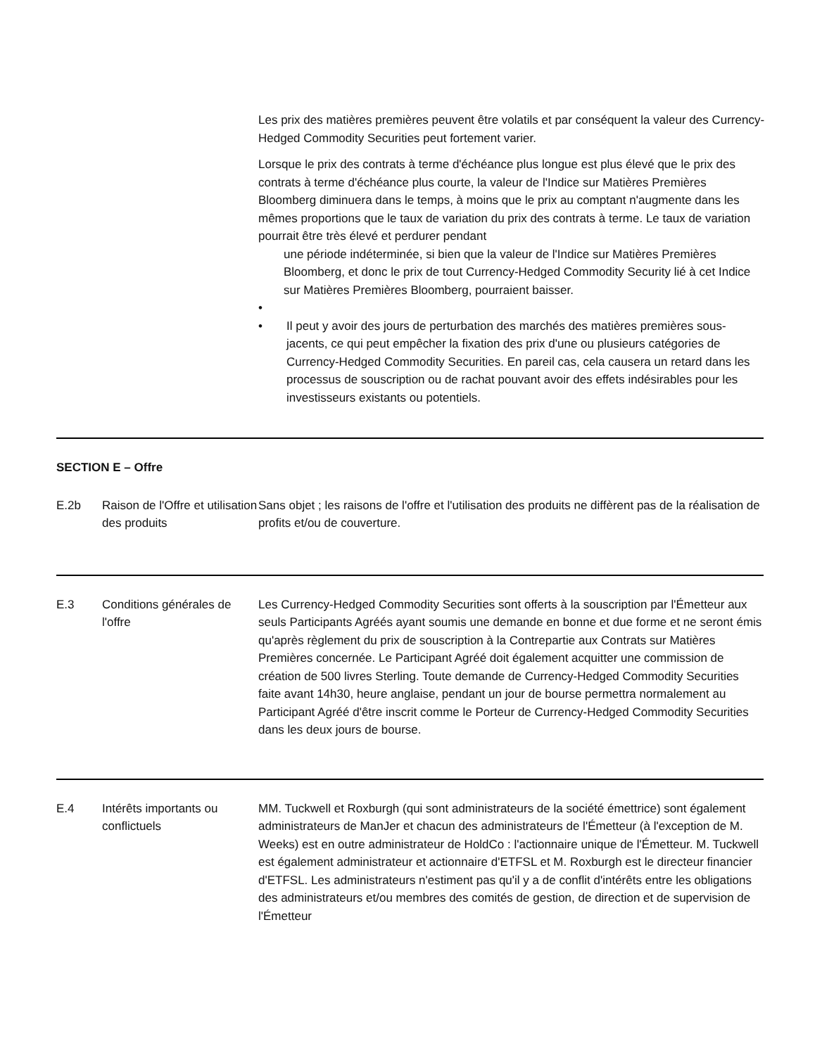Les prix des matières premières peuvent être volatils et par conséquent la valeur des Currency-Hedged Commodity Securities peut fortement varier.
Lorsque le prix des contrats à terme d'échéance plus longue est plus élevé que le prix des contrats à terme d'échéance plus courte, la valeur de l'Indice sur Matières Premières Bloomberg diminuera dans le temps, à moins que le prix au comptant n'augmente dans les mêmes proportions que le taux de variation du prix des contrats à terme. Le taux de variation pourrait être très élevé et perdurer pendant
une période indéterminée, si bien que la valeur de l'Indice sur Matières Premières Bloomberg, et donc le prix de tout Currency-Hedged Commodity Security lié à cet Indice sur Matières Premières Bloomberg, pourraient baisser.
•
• Il peut y avoir des jours de perturbation des marchés des matières premières sous-jacents, ce qui peut empêcher la fixation des prix d'une ou plusieurs catégories de Currency-Hedged Commodity Securities. En pareil cas, cela causera un retard dans les processus de souscription ou de rachat pouvant avoir des effets indésirables pour les investisseurs existants ou potentiels.
| SECTION E – Offre |
| E.2b | Raison de l'Offre et utilisation des produits | Sans objet ; les raisons de l'offre et l'utilisation des produits ne diffèrent pas de la réalisation de profits et/ou de couverture. |
| E.3 | Conditions générales de l'offre | Les Currency-Hedged Commodity Securities sont offerts à la souscription par l'Émetteur aux seuls Participants Agréés ayant soumis une demande en bonne et due forme et ne seront émis qu'après règlement du prix de souscription à la Contrepartie aux Contrats sur Matières Premières concernée. Le Participant Agréé doit également acquitter une commission de création de 500 livres Sterling. Toute demande de Currency-Hedged Commodity Securities faite avant 14h30, heure anglaise, pendant un jour de bourse permettra normalement au Participant Agréé d'être inscrit comme le Porteur de Currency-Hedged Commodity Securities dans les deux jours de bourse. |
| E.4 | Intérêts importants ou conflictuels | MM. Tuckwell et Roxburgh (qui sont administrateurs de la société émettrice) sont également administrateurs de ManJer et chacun des administrateurs de l'Émetteur (à l'exception de M. Weeks) est en outre administrateur de HoldCo : l'actionnaire unique de l'Émetteur. M. Tuckwell est également administrateur et actionnaire d'ETFSL et M. Roxburgh est le directeur financier d'ETFSL. Les administrateurs n'estiment pas qu'il y a de conflit d'intérêts entre les obligations des administrateurs et/ou membres des comités de gestion, de direction et de supervision de l'Émetteur |